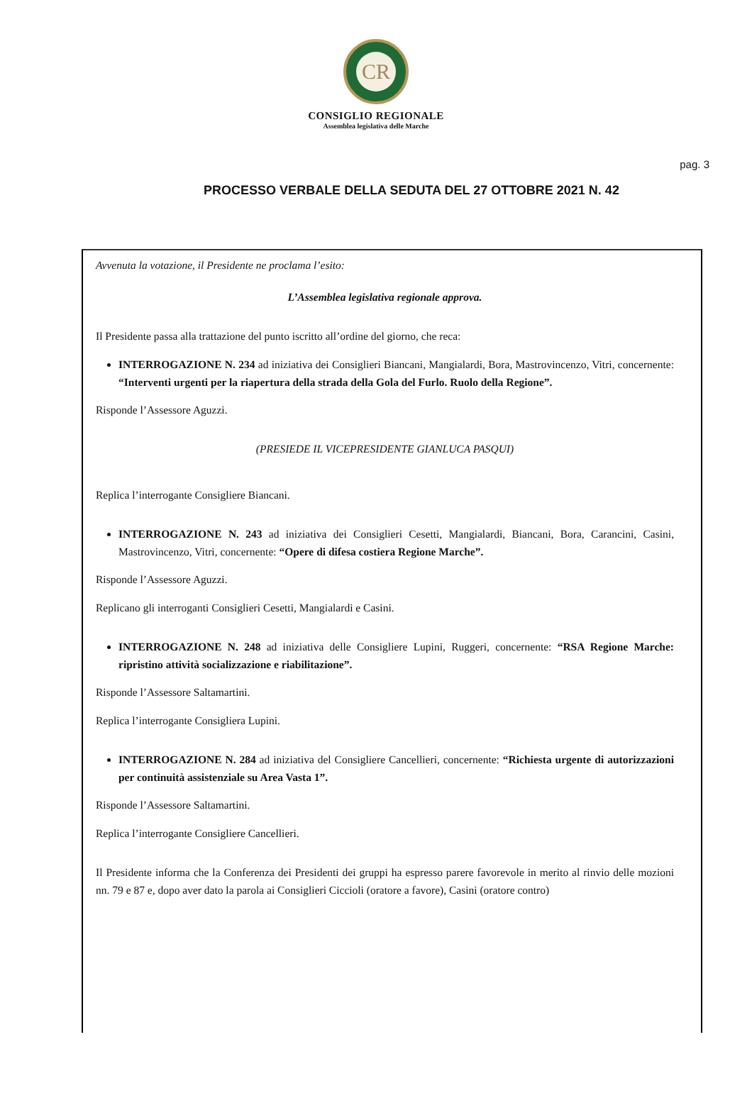CR
CONSIGLIO REGIONALE
Assemblea legislativa delle Marche
pag. 3
PROCESSO VERBALE DELLA SEDUTA DEL 27 OTTOBRE 2021 N. 42
Avvenuta la votazione, il Presidente ne proclama l’esito:
L’Assemblea legislativa regionale approva.
Il Presidente passa alla trattazione del punto iscritto all’ordine del giorno, che reca:
INTERROGAZIONE N. 234 ad iniziativa dei Consiglieri Biancani, Mangialardi, Bora, Mastrovincenzo, Vitri, concernente: “Interventi urgenti per la riapertura della strada della Gola del Furlo. Ruolo della Regione”.
Risponde l’Assessore Aguzzi.
(PRESIEDE IL VICEPRESIDENTE GIANLUCA PASQUI)
Replica l’interrogante Consigliere Biancani.
INTERROGAZIONE N. 243 ad iniziativa dei Consiglieri Cesetti, Mangialardi, Biancani, Bora, Carancini, Casini, Mastrovincenzo, Vitri, concernente: “Opere di difesa costiera Regione Marche”.
Risponde l’Assessore Aguzzi.
Replicano gli interroganti Consiglieri Cesetti, Mangialardi e Casini.
INTERROGAZIONE N. 248 ad iniziativa delle Consigliere Lupini, Ruggeri, concernente: “RSA Regione Marche: ripristino attività socializzazione e riabilitazione”.
Risponde l’Assessore Saltamartini.
Replica l’interrogante Consigliera Lupini.
INTERROGAZIONE N. 284 ad iniziativa del Consigliere Cancellieri, concernente: “Richiesta urgente di autorizzazioni per continuità assistenziale su Area Vasta 1”.
Risponde l’Assessore Saltamartini.
Replica l’interrogante Consigliere Cancellieri.
Il Presidente informa che la Conferenza dei Presidenti dei gruppi ha espresso parere favorevole in merito al rinvio delle mozioni nn. 79 e 87 e, dopo aver dato la parola ai Consiglieri Ciccioli (oratore a favore), Casini (oratore contro)